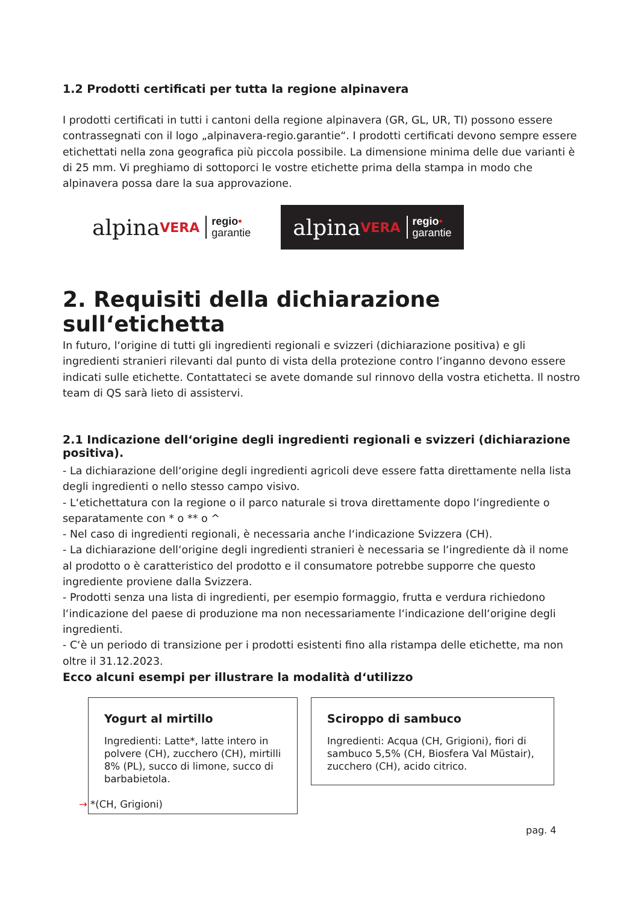1.2 Prodotti certificati per tutta la regione alpinavera
I prodotti certificati in tutti i cantoni della regione alpinavera (GR, GL, UR, TI) possono essere contras­segnati con il logo „alpinavera-regio.garantie“. I prodotti certificati devono sempre essere etichettati nella zona geografica più piccola possibile. La dimensione minima delle due varianti è di 25 mm. Vi preghiamo di sottoporci le vostre etichette prima della stampa in modo che alpinavera possa dare la sua approvazione.
alpina VERA regio•
garantie
alpina VERA regio•
garantie
2. Requisiti della dichiarazione sull‘etichetta
In futuro, l‘origine di tutti gli ingredienti regionali e svizzeri (dichiarazione positiva) e gli ingredien­ti stranieri rilevanti dal punto di vista della protezione contro l‘inganno devono essere indicati sulle etichette. Contattateci se avete domande sul rinnovo della vostra etichetta. Il nostro team di QS sarà lieto di assistervi.
2.1 Indicazione dell‘origine degli ingredienti regionali e svizzeri (dichiarazione positiva).
- La dichiarazione dell‘origine degli ingredienti agricoli deve essere fatta direttamente nella lista degli ingredienti o nello stesso campo visivo.
- L‘etichettatura con la regione o il parco naturale si trova direttamente dopo l‘ingrediente o separata­mente con * o ** o ^
- Nel caso di ingredienti regionali, è necessaria anche l‘indicazione Svizzera (CH).
- La dichiarazione dell‘origine degli ingredienti stranieri è necessaria se l‘ingrediente dà il nome al prodotto o è caratteristico del prodotto e il consumatore potrebbe supporre che questo ingrediente proviene dalla Svizzera.
- Prodotti senza una lista di ingredienti, per esempio formaggio, frutta e verdura richiedono l‘indicazio­ne del paese di produzione ma non necessariamente l‘indicazione dell‘origine degli ingredienti.
- C‘è un periodo di transizione per i prodotti esistenti fino alla ristampa delle etichette, ma non oltre il 31.12.2023.
Ecco alcuni esempi per illustrare la modalità d‘utilizzo
Yogurt al mirtillo
Ingredienti: Latte*, latte intero in polvere (CH), zucchero (CH), mirtilli 8% (PL), succo di limone, succo di barbabietola.
→ *(CH, Grigioni)
Sciroppo di sambuco
Ingredienti: Acqua (CH, Grigioni), fiori di sam­buco 5,5% (CH, Biosfera Val Müstair), zucche­ro (CH), acido citrico.
pag. 4